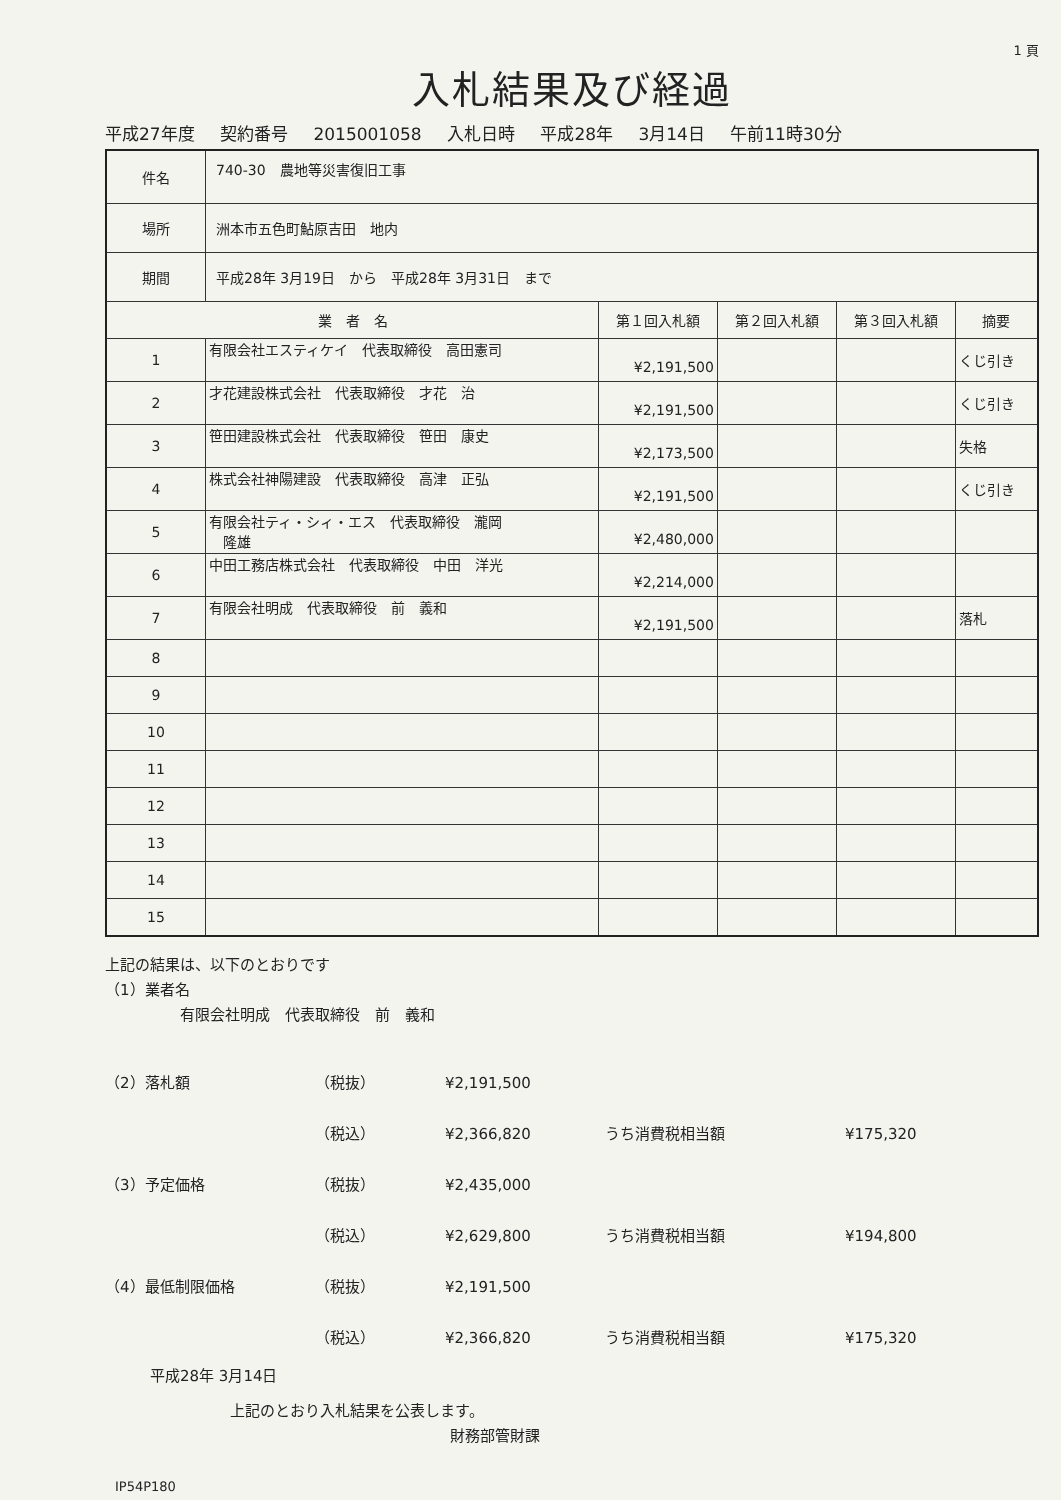1 頁
入札結果及び経過
平成27年度 契約番号 2015001058 入札日時 平成28年 3月14日 午前11時30分
| 件名 | 740-30 農地等災害復旧工事 | | | | |
| 場所 | 洲本市五色町鮎原吉田 地内 | | | | |
| 期間 | 平成28年 3月19日 から 平成28年 3月31日 まで | | | | |
| 業 者 名 | | 第１回入札額 | 第２回入札額 | 第３回入札額 | 摘要 |
| 1 | 有限会社エスティケイ 代表取締役 高田憲司 | ¥2,191,500 | | | くじ引き |
| 2 | 才花建設株式会社 代表取締役 才花 治 | ¥2,191,500 | | | くじ引き |
| 3 | 笹田建設株式会社 代表取締役 笹田 康史 | ¥2,173,500 | | | 失格 |
| 4 | 株式会社神陽建設 代表取締役 高津 正弘 | ¥2,191,500 | | | くじ引き |
| 5 | 有限会社ティ・シィ・エス 代表取締役 瀧岡 隆雄 | ¥2,480,000 | | | |
| 6 | 中田工務店株式会社 代表取締役 中田 洋光 | ¥2,214,000 | | | |
| 7 | 有限会社明成 代表取締役 前 義和 | ¥2,191,500 | | | 落札 |
| 8 | | | | | |
| 9 | | | | | |
| 10 | | | | | |
| 11 | | | | | |
| 12 | | | | | |
| 13 | | | | | |
| 14 | | | | | |
| 15 | | | | | |
上記の結果は、以下のとおりです
（1）業者名
有限会社明成　代表取締役　前　義和
（2）落札額 （税抜） ¥2,191,500
（税込） ¥2,366,820 うち消費税相当額 ¥175,320
（3）予定価格 （税抜） ¥2,435,000
（税込） ¥2,629,800 うち消費税相当額 ¥194,800
（4）最低制限価格 （税抜） ¥2,191,500
（税込） ¥2,366,820 うち消費税相当額 ¥175,320
平成28年 3月14日
上記のとおり入札結果を公表します。
財務部管財課
IP54P180